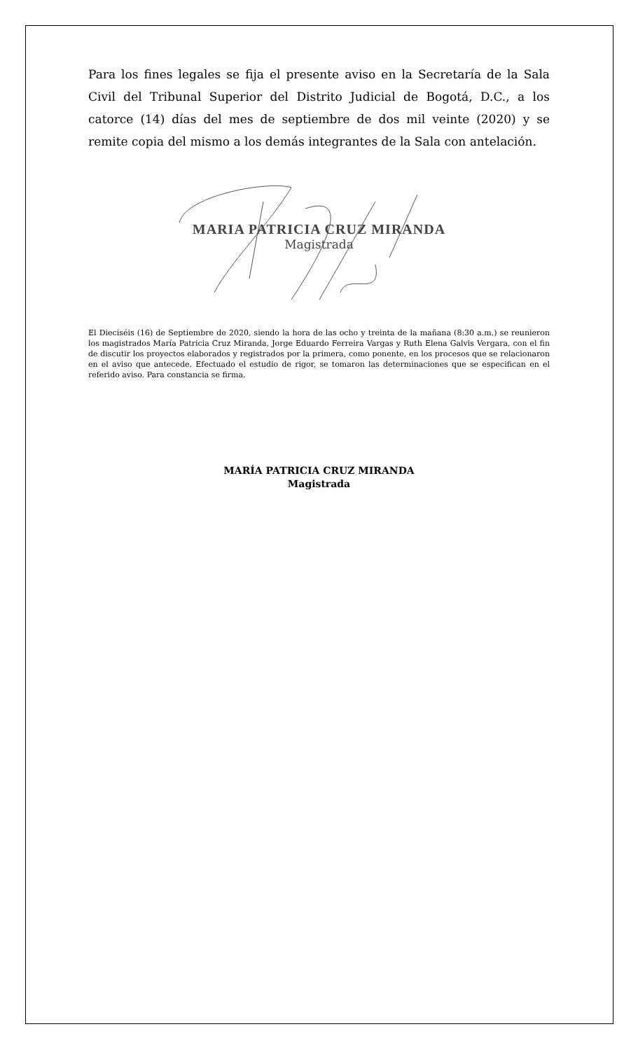Para los fines legales se fija el presente aviso en la Secretaría de la Sala Civil del Tribunal Superior del Distrito Judicial de Bogotá, D.C., a los catorce (14) días del mes de septiembre de dos mil veinte (2020) y se remite copia del mismo a los demás integrantes de la Sala con antelación.
MARIA PATRICIA CRUZ MIRANDA
Magistrada
El Dieciséis (16) de Septiembre de 2020, siendo la hora de las ocho y treinta de la mañana (8:30 a.m.) se reunieron los magistrados María Patricia Cruz Miranda, Jorge Eduardo Ferreira Vargas y Ruth Elena Galvis Vergara, con el fin de discutir los proyectos elaborados y registrados por la primera, como ponente, en los procesos que se relacionaron en el aviso que antecede. Efectuado el estudio de rigor, se tomaron las determinaciones que se especifican en el referido aviso. Para constancia se firma.
MARÍA PATRICIA CRUZ MIRANDA
Magistrada